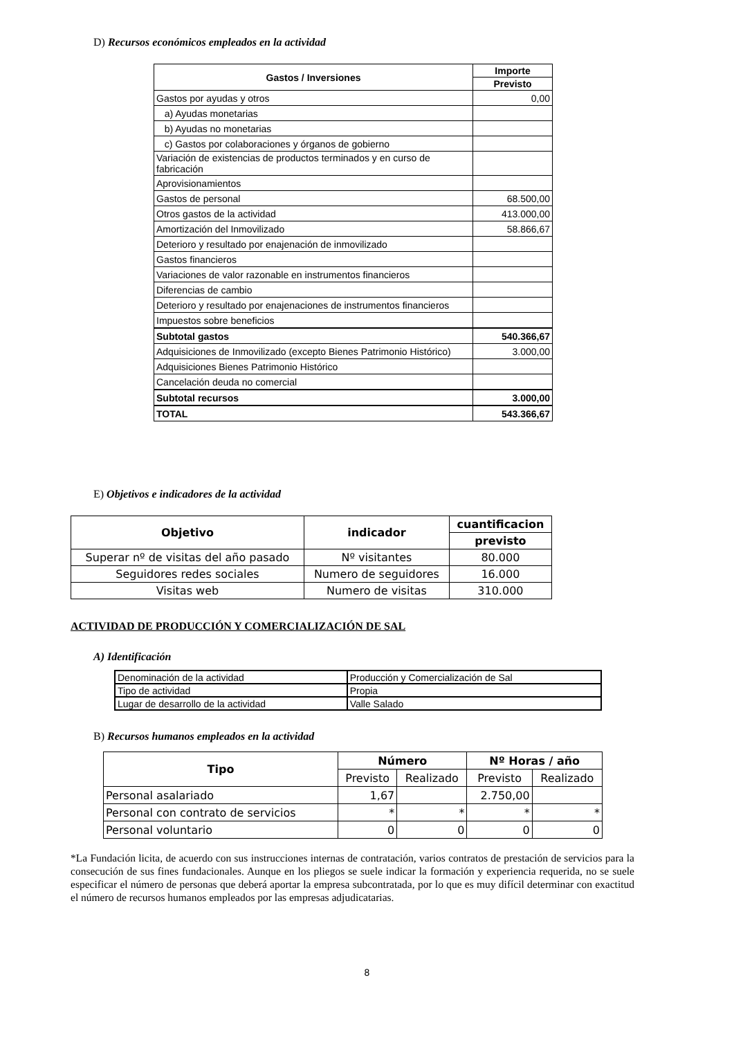D) Recursos económicos empleados en la actividad
| Gastos / Inversiones | Importe |
| --- | --- |
| | Previsto |
| Gastos por ayudas y otros | 0,00 |
| a) Ayudas monetarias | |
| b) Ayudas no monetarias | |
| c) Gastos por colaboraciones y órganos de gobierno | |
| Variación de existencias de productos terminados y en curso de fabricación | |
| Aprovisionamientos | |
| Gastos de personal | 68.500,00 |
| Otros gastos de la actividad | 413.000,00 |
| Amortización del Inmovilizado | 58.866,67 |
| Deterioro y resultado por enajenación de inmovilizado | |
| Gastos financieros | |
| Variaciones de valor razonable en instrumentos financieros | |
| Diferencias de cambio | |
| Deterioro y resultado por enajenaciones de instrumentos financieros | |
| Impuestos sobre beneficios | |
| Subtotal gastos | 540.366,67 |
| Adquisiciones de Inmovilizado (excepto Bienes Patrimonio Histórico) | 3.000,00 |
| Adquisiciones Bienes Patrimonio Histórico | |
| Cancelación deuda no comercial | |
| Subtotal recursos | 3.000,00 |
| TOTAL | 543.366,67 |
E) Objetivos e indicadores de la actividad
| Objetivo | indicador | cuantificacion |
| --- | --- | --- |
| | | previsto |
| Superar nº de visitas del año pasado | Nº visitantes | 80.000 |
| Seguidores redes sociales | Numero de seguidores | 16.000 |
| Visitas web | Numero de visitas | 310.000 |
ACTIVIDAD DE PRODUCCIÓN Y COMERCIALIZACIÓN DE SAL
A) Identificación
| Denominación de la actividad | Producción y Comercialización de Sal |
| Tipo de actividad | Propia |
| Lugar de desarrollo de la actividad | Valle Salado |
B) Recursos humanos empleados en la actividad
| Tipo | Número | | Nº Horas / año | |
| --- | --- | --- | --- | --- |
| | Previsto | Realizado | Previsto | Realizado |
| Personal asalariado | 1,67 | | 2.750,00 | |
| Personal con contrato de servicios | * | * | * | * |
| Personal voluntario | 0 | 0 | 0 | 0 |
*La Fundación licita, de acuerdo con sus instrucciones internas de contratación, varios contratos de prestación de servicios para la consecución de sus fines fundacionales. Aunque en los pliegos se suele indicar la formación y experiencia requerida, no se suele especificar el número de personas que deberá aportar la empresa subcontratada, por lo que es muy difícil determinar con exactitud el número de recursos humanos empleados por las empresas adjudicatarias.
8